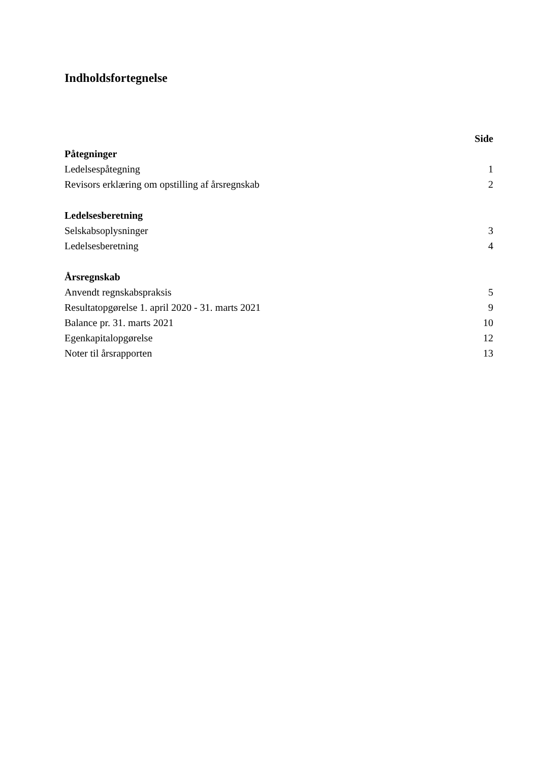Indholdsfortegnelse
| | Side |
| Påtegninger | |
| Ledelsespåtegning | 1 |
| Revisors erklæring om opstilling af årsregnskab | 2 |
| Ledelsesberetning | |
| Selskabsoplysninger | 3 |
| Ledelsesberetning | 4 |
| Årsregnskab | |
| Anvendt regnskabspraksis | 5 |
| Resultatopgørelse 1. april 2020 - 31. marts 2021 | 9 |
| Balance pr. 31. marts 2021 | 10 |
| Egenkapitalopgørelse | 12 |
| Noter til årsrapporten | 13 |